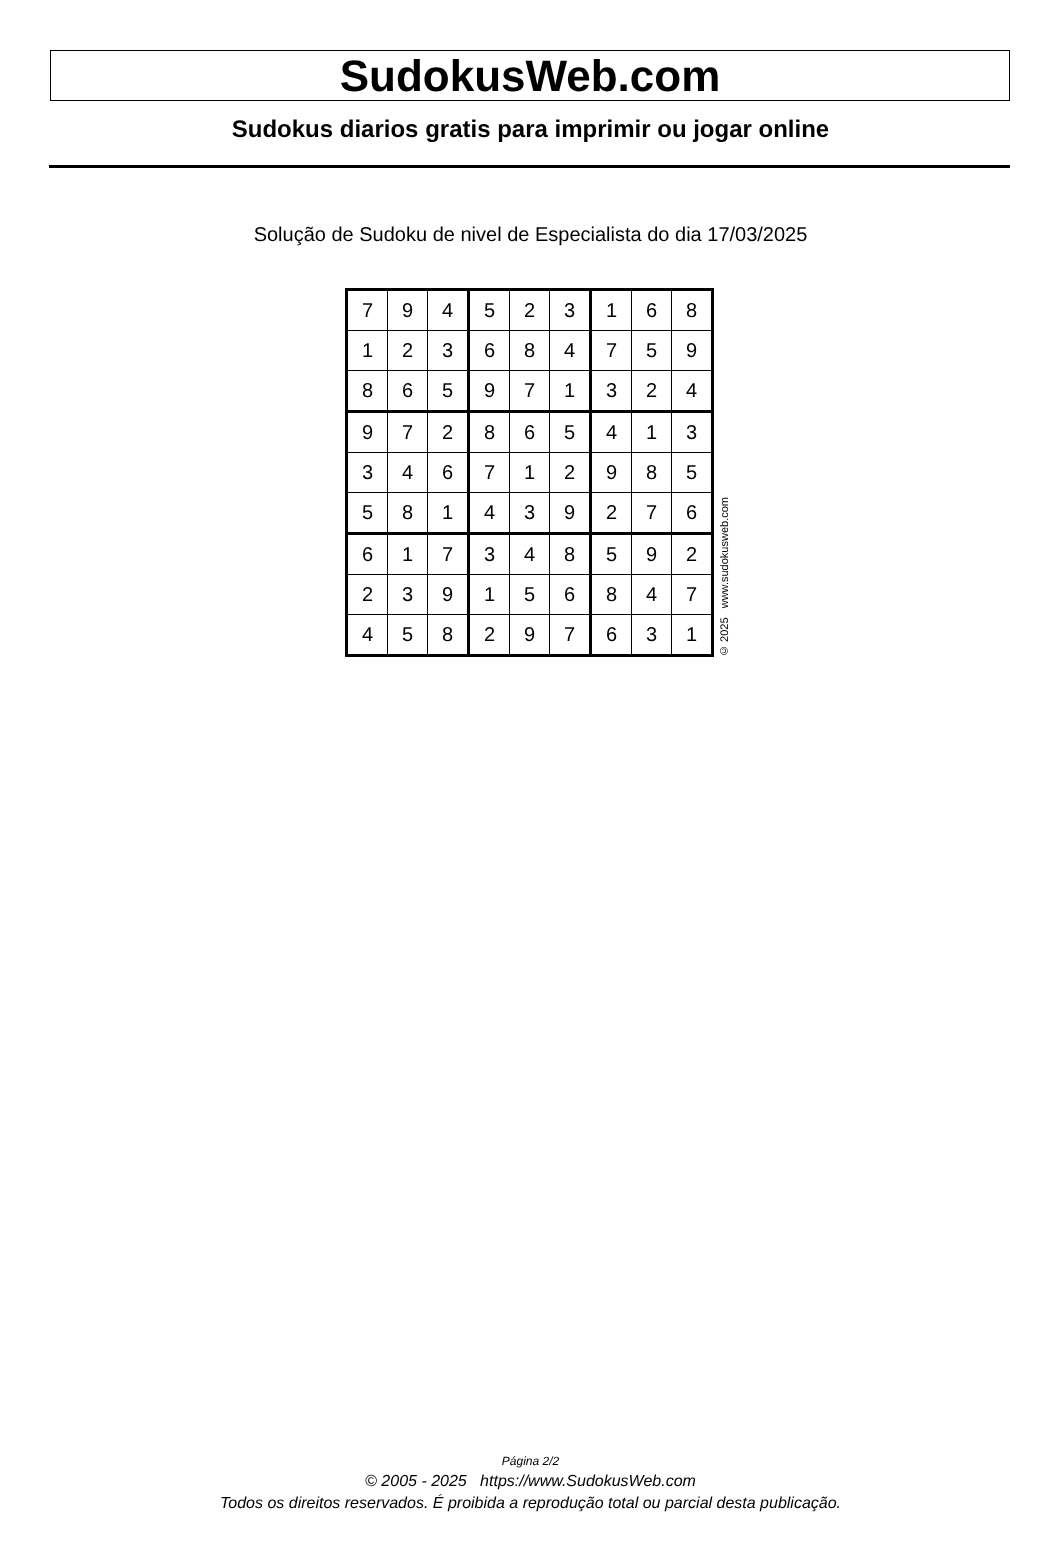SudokusWeb.com
Sudokus diarios gratis para imprimir ou jogar online
Solução de Sudoku de nivel de Especialista do dia 17/03/2025
| 7 | 9 | 4 | 5 | 2 | 3 | 1 | 6 | 8 |
| 1 | 2 | 3 | 6 | 8 | 4 | 7 | 5 | 9 |
| 8 | 6 | 5 | 9 | 7 | 1 | 3 | 2 | 4 |
| 9 | 7 | 2 | 8 | 6 | 5 | 4 | 1 | 3 |
| 3 | 4 | 6 | 7 | 1 | 2 | 9 | 8 | 5 |
| 5 | 8 | 1 | 4 | 3 | 9 | 2 | 7 | 6 |
| 6 | 1 | 7 | 3 | 4 | 8 | 5 | 9 | 2 |
| 2 | 3 | 9 | 1 | 5 | 6 | 8 | 4 | 7 |
| 4 | 5 | 8 | 2 | 9 | 7 | 6 | 3 | 1 |
© 2025 www.sudokusweb.com
Página 2/2
© 2005 - 2025 https://www.SudokusWeb.com
Todos os direitos reservados. É proibida a reprodução total ou parcial desta publicação.